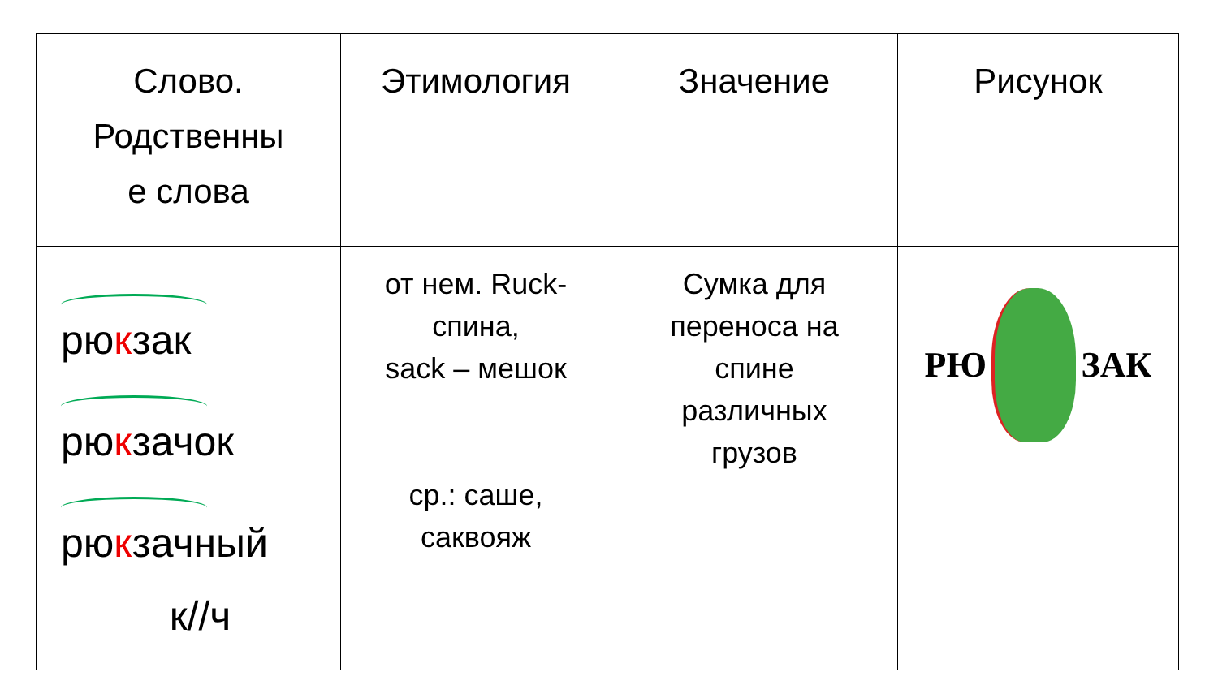| Слово. Родственны е слова | Этимология | Значение | Рисунок |
| --- | --- | --- | --- |
| рю к зак рю к зачок рю к зачный к//ч | от нем. Ruck- спина, sack – мешок ср.: саше, саквояж | Сумка для переноса на спине различных грузов | РЮ ЗАК |